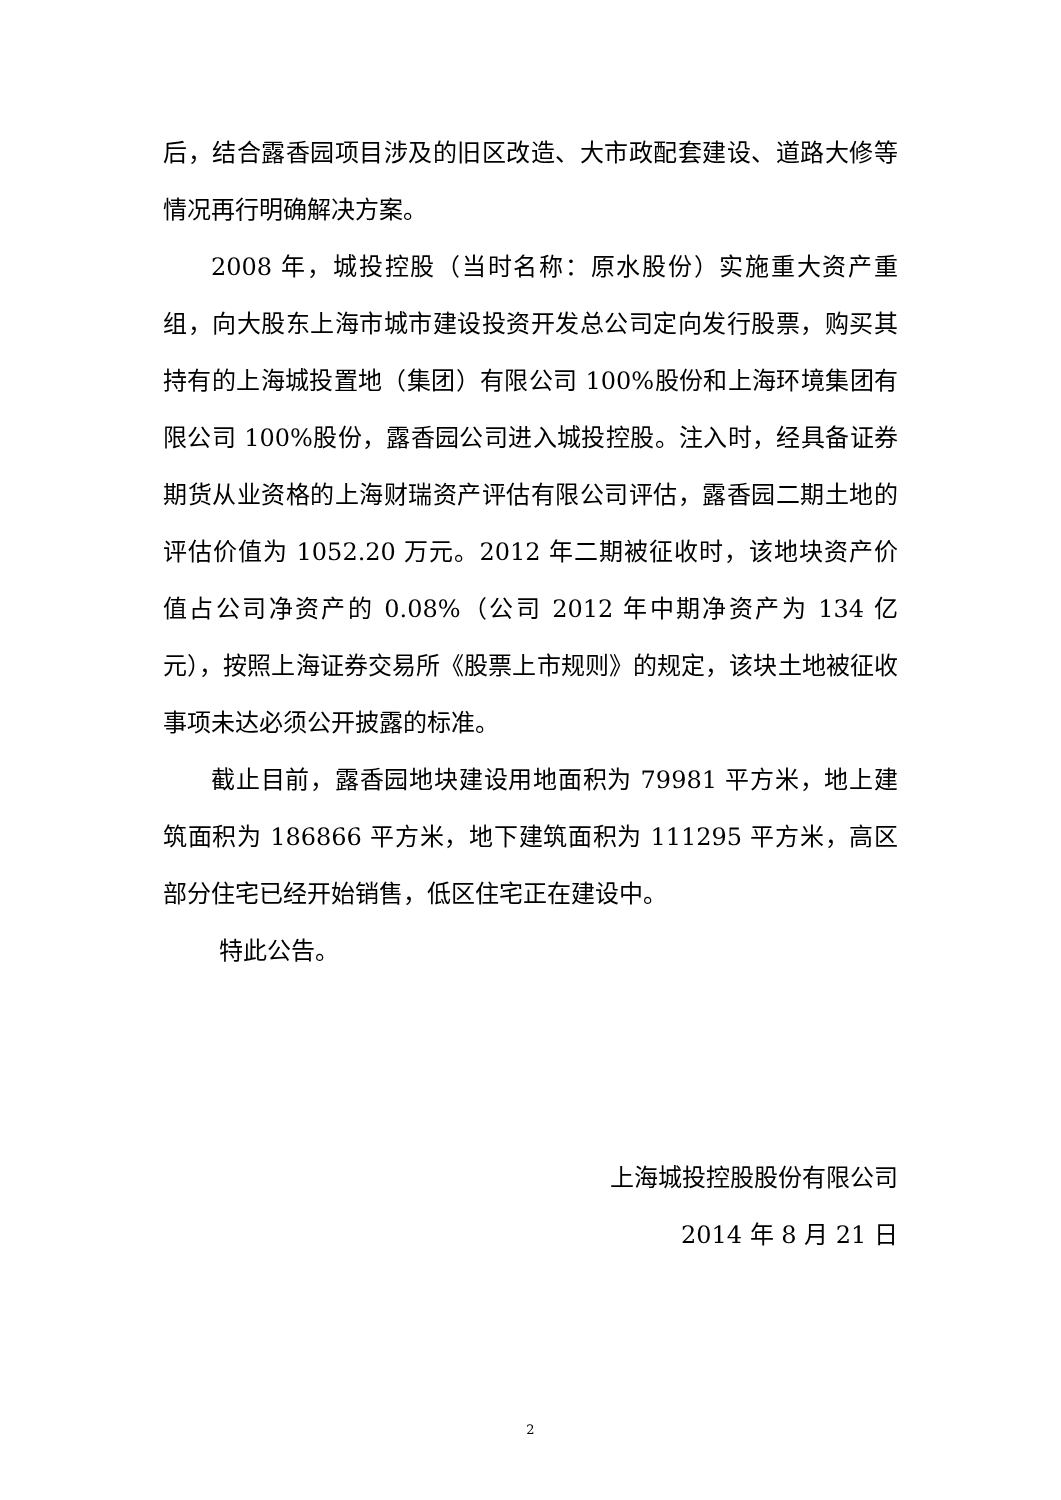后，结合露香园项目涉及的旧区改造、大市政配套建设、道路大修等情况再行明确解决方案。
2008 年，城投控股（当时名称：原水股份）实施重大资产重组，向大股东上海市城市建设投资开发总公司定向发行股票，购买其持有的上海城投置地（集团）有限公司 100%股份和上海环境集团有限公司 100%股份，露香园公司进入城投控股。注入时，经具备证券期货从业资格的上海财瑞资产评估有限公司评估，露香园二期土地的评估价值为 1052.20 万元。2012 年二期被征收时，该地块资产价值占公司净资产的 0.08%（公司 2012 年中期净资产为 134 亿元），按照上海证券交易所《股票上市规则》的规定，该块土地被征收事项未达必须公开披露的标准。
截止目前，露香园地块建设用地面积为 79981 平方米，地上建筑面积为 186866 平方米，地下建筑面积为 111295 平方米，高区部分住宅已经开始销售，低区住宅正在建设中。
特此公告。
上海城投控股股份有限公司
2014 年 8 月 21 日
2